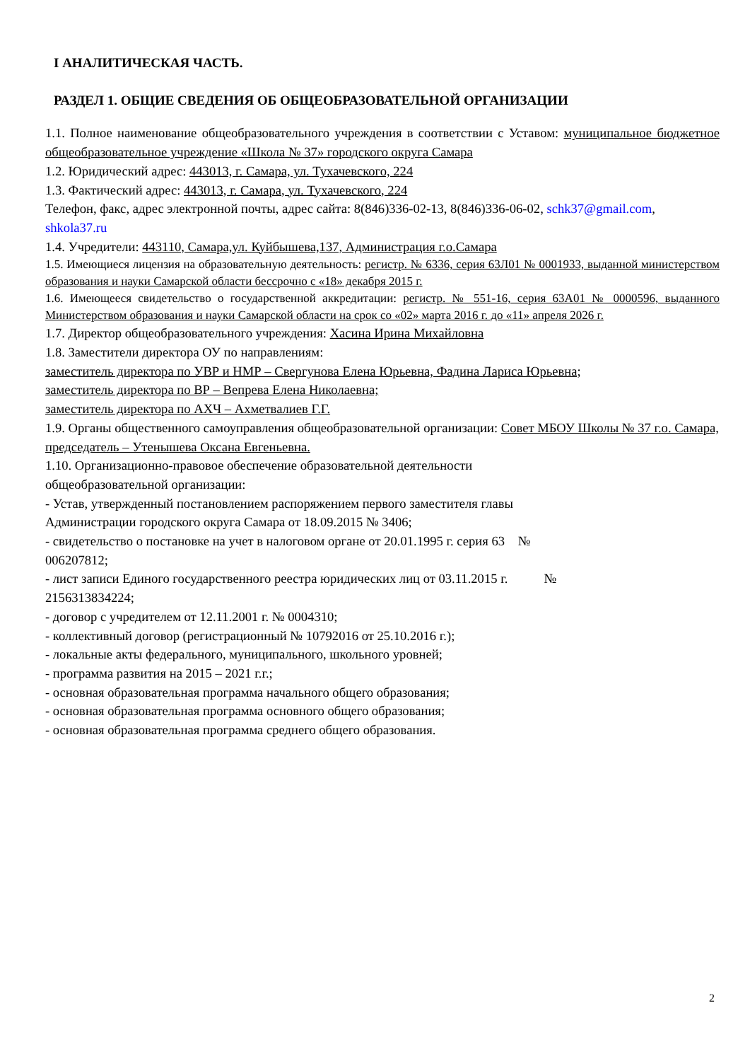I АНАЛИТИЧЕСКАЯ ЧАСТЬ.
РАЗДЕЛ 1. ОБЩИЕ СВЕДЕНИЯ ОБ ОБЩЕОБРАЗОВАТЕЛЬНОЙ ОРГАНИЗАЦИИ
1.1. Полное наименование общеобразовательного учреждения в соответствии с Уставом: муниципальное бюджетное общеобразовательное учреждение «Школа № 37» городского округа Самара
1.2. Юридический адрес: 443013, г. Самара, ул. Тухачевского, 224
1.3. Фактический адрес: 443013, г. Самара, ул. Тухачевского, 224
Телефон, факс, адрес электронной почты, адрес сайта: 8(846)336-02-13, 8(846)336-06-02, schk37@gmail.com, shkola37.ru
1.4. Учредители: 443110, Самара,ул. Куйбышева,137, Администрация г.о.Самара
1.5. Имеющиеся лицензия на образовательную деятельность: регистр. № 6336, серия 63Л01 № 0001933, выданной министерством образования и науки Самарской области бессрочно с «18» декабря 2015 г.
1.6. Имеющееся свидетельство о государственной аккредитации: регистр. № 551-16, серия 63А01 № 0000596, выданного Министерством образования и науки Самарской области на срок со «02» марта 2016 г. до «11» апреля 2026 г.
1.7. Директор общеобразовательного учреждения: Хасина Ирина Михайловна
1.8. Заместители директора ОУ по направлениям:
заместитель директора по УВР и НМР – Свергунова Елена Юрьевна, Фадина Лариса Юрьевна;
заместитель директора по ВР – Вепрева Елена Николаевна;
заместитель директора по АХЧ – Ахметвалиев Г.Г.
1.9. Органы общественного самоуправления общеобразовательной организации: Совет МБОУ Школы № 37 г.о. Самара, председатель – Утенышева Оксана Евгеньевна.
1.10. Организационно-правовое обеспечение образовательной деятельности
общеобразовательной организации:
- Устав, утвержденный постановлением распоряжением первого заместителя главы
Администрации городского округа Самара от 18.09.2015 № 3406;
- свидетельство о постановке на учет в налоговом органе от 20.01.1995 г. серия 63 №
006207812;
- лист записи Единого государственного реестра юридических лиц от 03.11.2015 г. №
2156313834224;
- договор с учредителем от 12.11.2001 г. № 0004310;
- коллективный договор (регистрационный № 10792016 от 25.10.2016 г.);
- локальные акты федерального, муниципального, школьного уровней;
- программа развития на 2015 – 2021 г.г.;
- основная образовательная программа начального общего образования;
- основная образовательная программа основного общего образования;
- основная образовательная программа среднего общего образования.
2